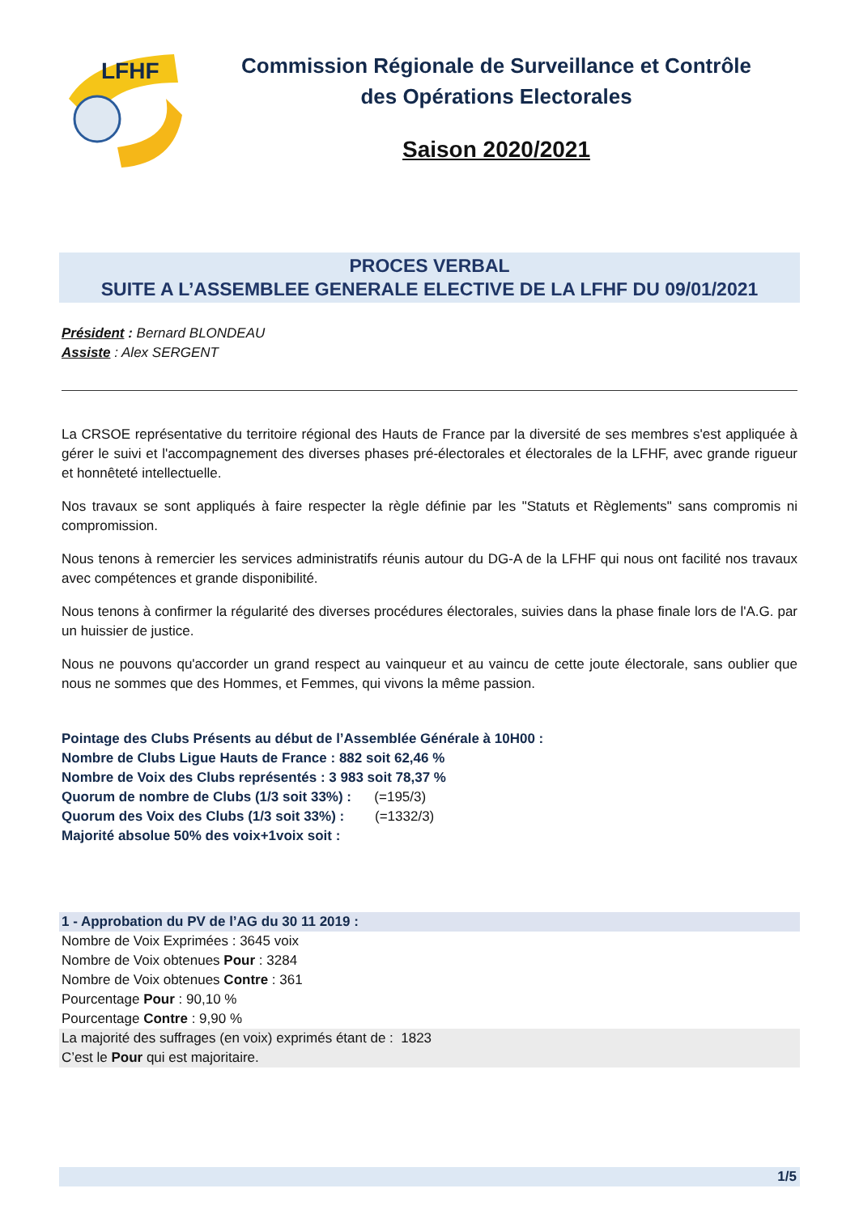LFHF
Commission Régionale de Surveillance et Contrôle
des Opérations Electorales
Saison 2020/2021
PROCES VERBAL
SUITE A L’ASSEMBLEE GENERALE ELECTIVE DE LA LFHF DU 09/01/2021
Président : Bernard BLONDEAU
Assiste : Alex SERGENT
La CRSOE représentative du territoire régional des Hauts de France par la diversité de ses membres s'est appliquée à gérer le suivi et l'accompagnement des diverses phases pré-électorales et électorales de la LFHF, avec grande rigueur et honnêteté intellectuelle.
Nos travaux se sont appliqués à faire respecter la règle définie par les "Statuts et Règlements" sans compromis ni compromission.
Nous tenons à remercier les services administratifs réunis autour du DG-A de la LFHF qui nous ont facilité nos travaux avec compétences et grande disponibilité.
Nous tenons à confirmer la régularité des diverses procédures électorales, suivies dans la phase finale lors de l'A.G. par un huissier de justice.
Nous ne pouvons qu'accorder un grand respect au vainqueur et au vaincu de cette joute électorale, sans oublier que nous ne sommes que des Hommes, et Femmes, qui vivons la même passion.
Pointage des Clubs Présents au début de l’Assemblée Générale à 10H00 :
Nombre de Clubs Ligue Hauts de France : 882 soit 62,46 %
Nombre de Voix des Clubs représentés : 3 983 soit 78,37 %
Quorum de nombre de Clubs (1/3 soit 33%) : (=195/3)
Quorum des Voix des Clubs (1/3 soit 33%) : (=1332/3)
Majorité absolue 50% des voix+1voix soit :
1 - Approbation du PV de l’AG du 30 11 2019 :
Nombre de Voix Exprimées : 3645 voix
Nombre de Voix obtenues Pour : 3284
Nombre de Voix obtenues Contre : 361
Pourcentage Pour : 90,10 %
Pourcentage Contre : 9,90 %
La majorité des suffrages (en voix) exprimés étant de : 1823
C’est le Pour qui est majoritaire.
1/5